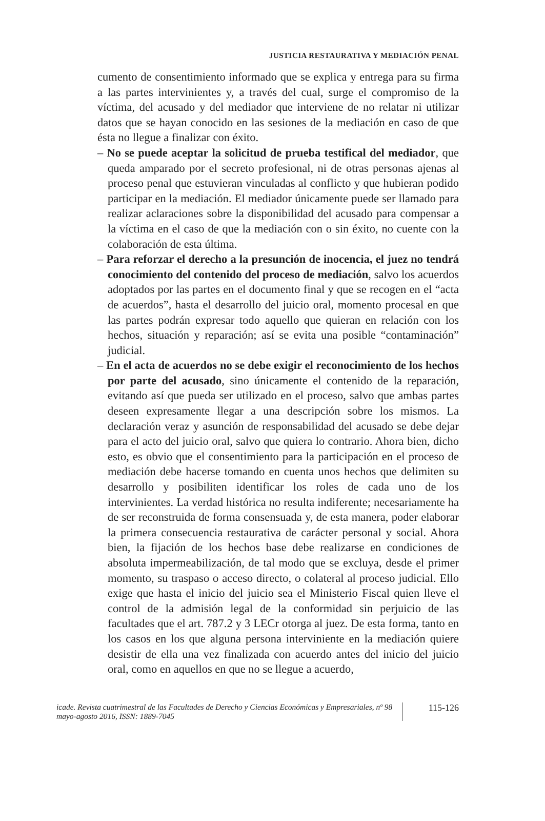JUSTICIA RESTAURATIVA Y MEDIACIÓN PENAL
cumento de consentimiento informado que se explica y entrega para su firma a las partes intervinientes y, a través del cual, surge el compromiso de la víctima, del acusado y del mediador que interviene de no relatar ni utilizar datos que se hayan conocido en las sesiones de la mediación en caso de que ésta no llegue a finalizar con éxito.
– No se puede aceptar la solicitud de prueba testifical del mediador, que queda amparado por el secreto profesional, ni de otras personas ajenas al proceso penal que estuvieran vinculadas al conflicto y que hubieran podido participar en la mediación. El mediador únicamente puede ser llamado para realizar aclaraciones sobre la disponibilidad del acusado para compensar a la víctima en el caso de que la mediación con o sin éxito, no cuente con la colaboración de esta última.
– Para reforzar el derecho a la presunción de inocencia, el juez no tendrá conocimiento del contenido del proceso de mediación, salvo los acuerdos adoptados por las partes en el documento final y que se recogen en el “acta de acuerdos”, hasta el desarrollo del juicio oral, momento procesal en que las partes podrán expresar todo aquello que quieran en relación con los hechos, situación y reparación; así se evita una posible “contaminación” judicial.
– En el acta de acuerdos no se debe exigir el reconocimiento de los hechos por parte del acusado, sino únicamente el contenido de la reparación, evitando así que pueda ser utilizado en el proceso, salvo que ambas partes deseen expresamente llegar a una descripción sobre los mismos. La declaración veraz y asunción de responsabilidad del acusado se debe dejar para el acto del juicio oral, salvo que quiera lo contrario. Ahora bien, dicho esto, es obvio que el consentimiento para la participación en el proceso de mediación debe hacerse tomando en cuenta unos hechos que delimiten su desarrollo y posibiliten identificar los roles de cada uno de los intervinientes. La verdad histórica no resulta indiferente; necesariamente ha de ser reconstruida de forma consensuada y, de esta manera, poder elaborar la primera consecuencia restaurativa de carácter personal y social. Ahora bien, la fijación de los hechos base debe realizarse en condiciones de absoluta impermeabilización, de tal modo que se excluya, desde el primer momento, su traspaso o acceso directo, o colateral al proceso judicial. Ello exige que hasta el inicio del juicio sea el Ministerio Fiscal quien lleve el control de la admisión legal de la conformidad sin perjuicio de las facultades que el art. 787.2 y 3 LECr otorga al juez. De esta forma, tanto en los casos en los que alguna persona interviniente en la mediación quiere desistir de ella una vez finalizada con acuerdo antes del inicio del juicio oral, como en aquellos en que no se llegue a acuerdo,
icade. Revista cuatrimestral de las Facultades de Derecho y Ciencias Económicas y Empresariales, nº 98 mayo-agosto 2016, ISSN: 1889-7045
115-126